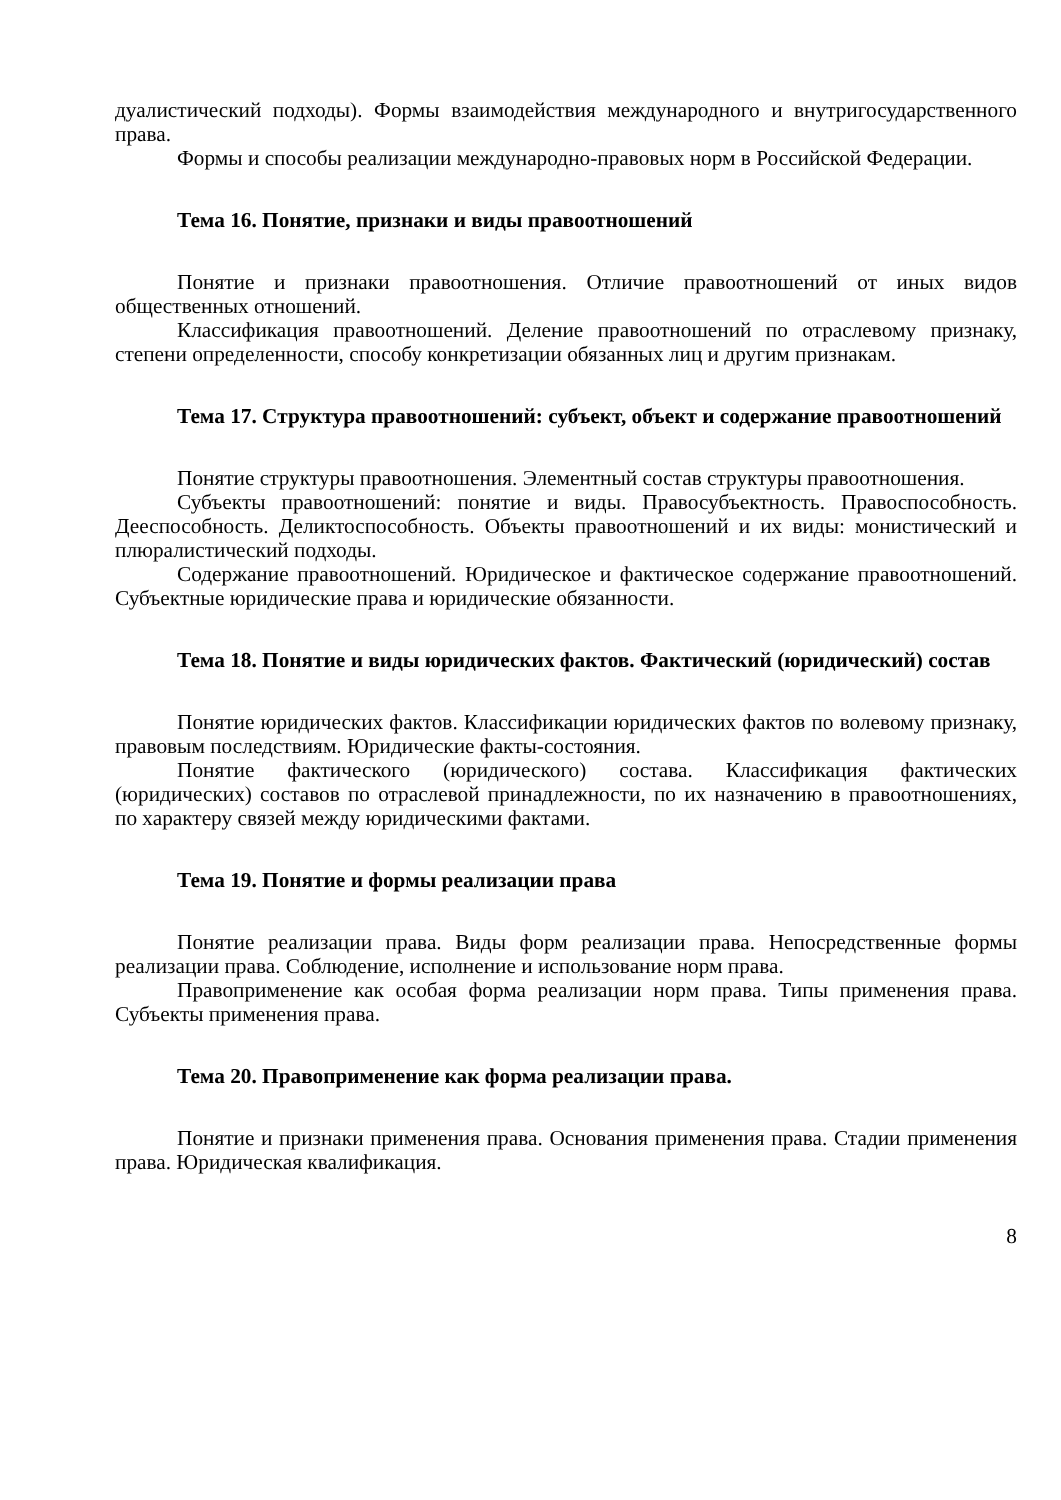дуалистический подходы). Формы взаимодействия международного и внутригосударственного права.
Формы и способы реализации международно-правовых норм в Российской Федерации.
Тема 16. Понятие, признаки и виды правоотношений
Понятие и признаки правоотношения. Отличие правоотношений от иных видов общественных отношений.
Классификация правоотношений. Деление правоотношений по отраслевому признаку, степени определенности, способу конкретизации обязанных лиц и другим признакам.
Тема 17. Структура правоотношений: субъект, объект и содержание правоотношений
Понятие структуры правоотношения. Элементный состав структуры правоотношения.
Субъекты правоотношений: понятие и виды. Правосубъектность. Правоспособность. Дееспособность. Деликтоспособность. Объекты правоотношений и их виды: монистический и плюралистический подходы.
Содержание правоотношений. Юридическое и фактическое содержание правоотношений. Субъектные юридические права и юридические обязанности.
Тема 18. Понятие и виды юридических фактов. Фактический (юридический) состав
Понятие юридических фактов. Классификации юридических фактов по волевому признаку, правовым последствиям. Юридические факты-состояния.
Понятие фактического (юридического) состава. Классификация фактических (юридических) составов по отраслевой принадлежности, по их назначению в правоотношениях, по характеру связей между юридическими фактами.
Тема 19. Понятие и формы реализации права
Понятие реализации права. Виды форм реализации права. Непосредственные формы реализации права. Соблюдение, исполнение и использование норм права.
Правоприменение как особая форма реализации норм права. Типы применения права. Субъекты применения права.
Тема 20. Правоприменение как форма реализации права.
Понятие и признаки применения права. Основания применения права. Стадии применения права. Юридическая квалификация.
8